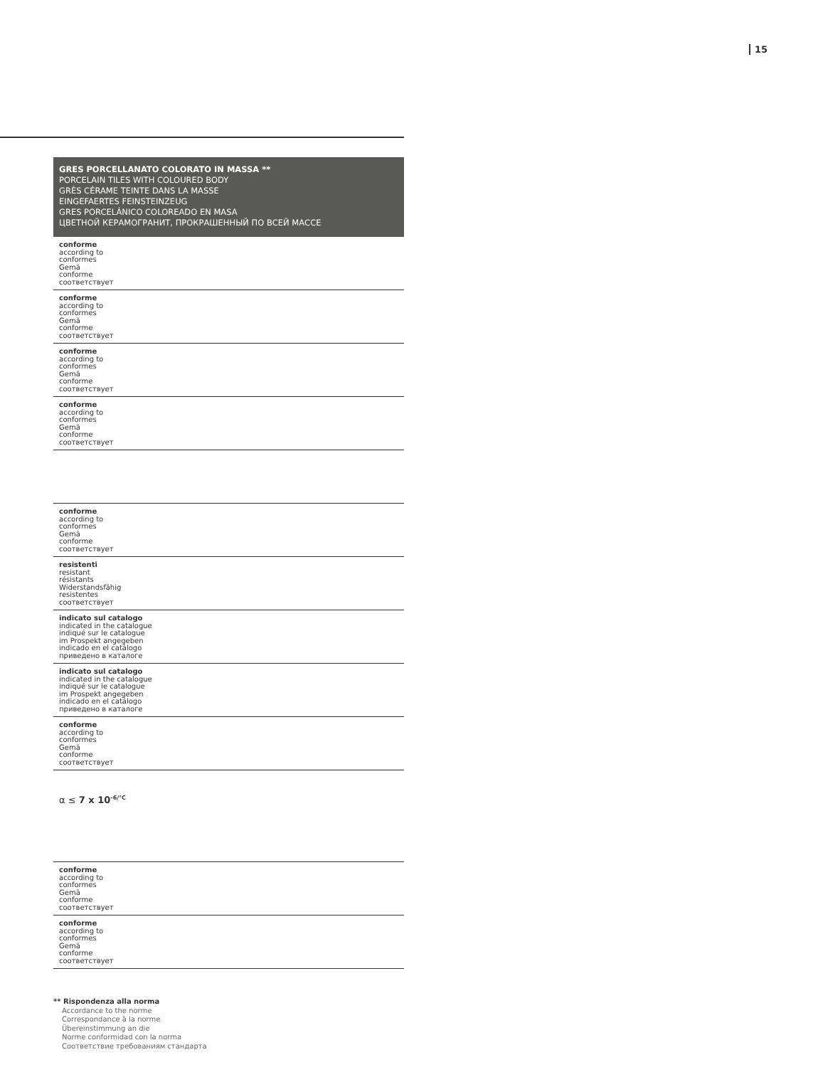15
GRES PORCELLANATO COLORATO IN MASSA **
PORCELAIN TILES WITH COLOURED BODY
GRÈS CÉRAME TEINTE DANS LA MASSE
EINGEFAERTES FEINSTEINZEUG
GRES PORCELÁNICO COLOREADO EN MASA
ЦВЕТНОЙ КЕРАМОГРАНИТ, ПРОКРАШЕННЫЙ ПО ВСЕЙ МАССЕ
| conforme according to conformes Gemä conforme соответствует |
| conforme according to conformes Gemä conforme соответствует |
| conforme according to conformes Gemä conforme соответствует |
| conforme according to conformes Gemä conforme соответствует |
| conforme according to conformes Gemä conforme соответствует |
| resistenti resistant résistants Widerstandsfähig resistentes соответствует |
| indicato sul catalogo indicated in the catalogue indiqué sur le catalogue im Prospekt angegeben indicado en el catálogo приведено в каталоге |
| indicato sul catalogo indicated in the catalogue indiqué sur le catalogue im Prospekt angegeben indicado en el catálogo приведено в каталоге |
| conforme according to conformes Gemä conforme соответствует |
| α ≤ 7 x 10<sup>-6/°C</sup> |
| conforme according to conformes Gemä conforme соответствует |
| conforme according to conformes Gemä conforme соответствует |
** Rispondenza alla norma
Accordance to the norme
Correspondance à la norme
Übereinstimmung an die
Norme conformidad con la norma
Соответствие требованиям стандарта